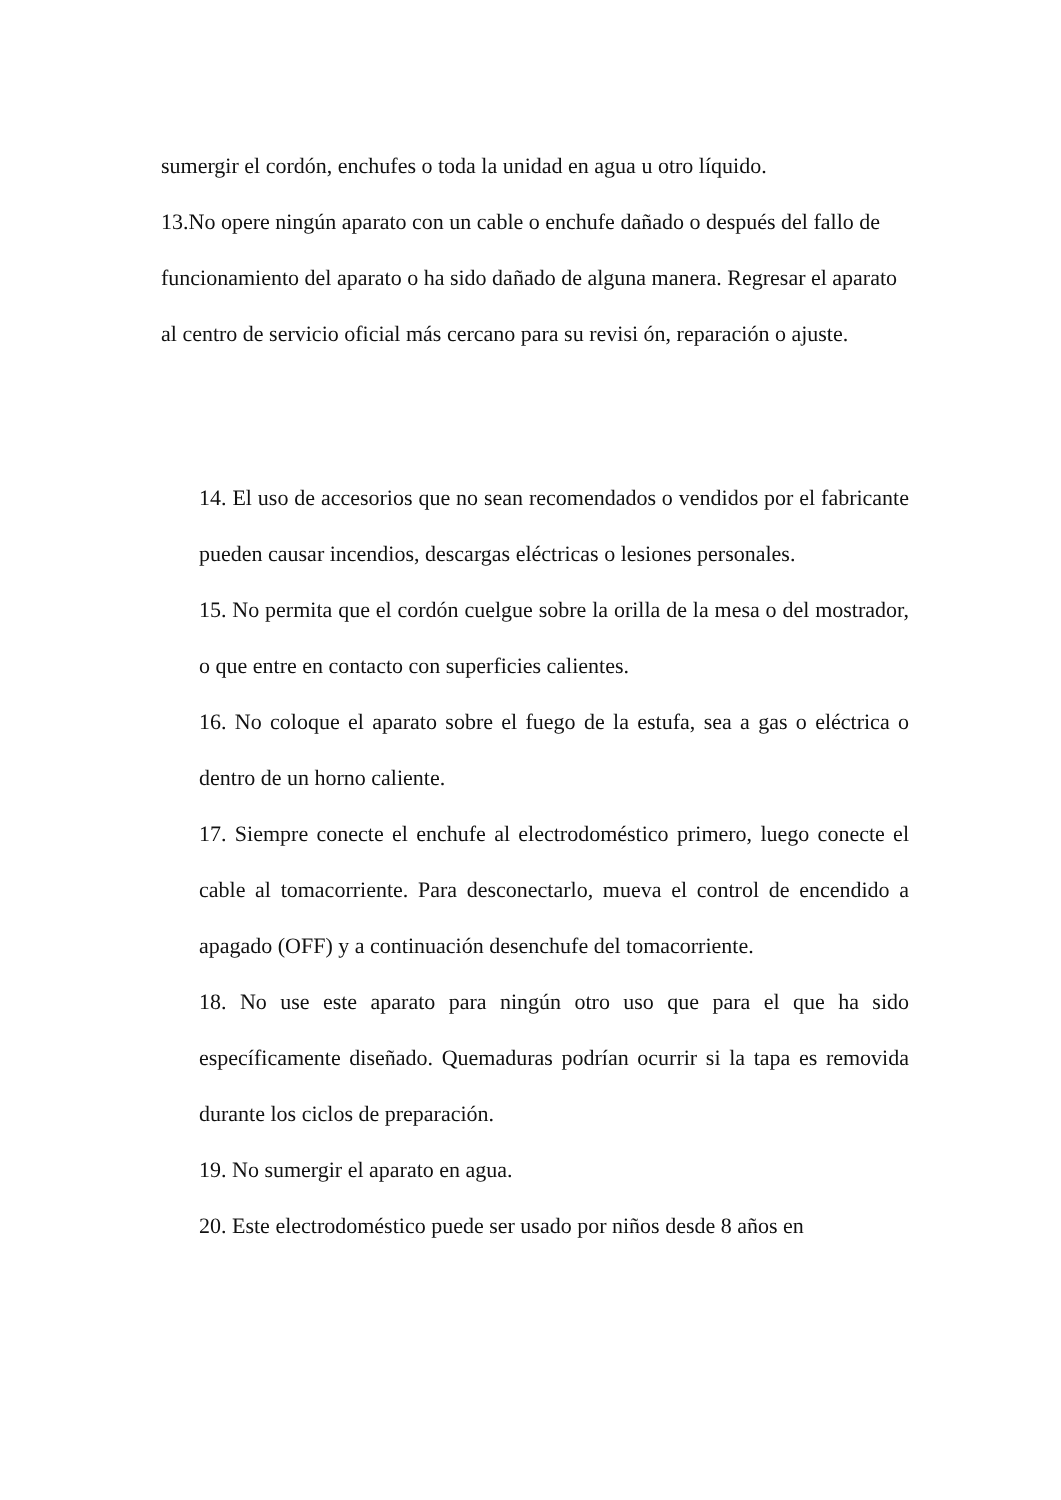sumergir el cordón, enchufes o toda la unidad en agua u otro líquido.
13.No opere ningún aparato con un cable o enchufe dañado o después del fallo de funcionamiento del aparato o ha sido dañado de alguna manera. Regresar el aparato al centro de servicio oficial más cercano para su revisi ón, reparación o ajuste.
14. El uso de accesorios que no sean recomendados o vendidos por el fabricante pueden causar incendios, descargas eléctricas o lesiones personales.
15. No permita que el cordón cuelgue sobre la orilla de la mesa o del mostrador, o que entre en contacto con superficies calientes.
16. No coloque el aparato sobre el fuego de la estufa, sea a gas o eléctrica o dentro de un horno caliente.
17. Siempre conecte el enchufe al electrodoméstico primero, luego conecte el cable al tomacorriente. Para desconectarlo, mueva el control de encendido a apagado (OFF) y a continuación desenchufe del tomacorriente.
18. No use este aparato para ningún otro uso que para el que ha sido específicamente diseñado. Quemaduras podrían ocurrir si la tapa es removida durante los ciclos de preparación.
19. No sumergir el aparato en agua.
20. Este electrodoméstico puede ser usado por niños desde 8 años en